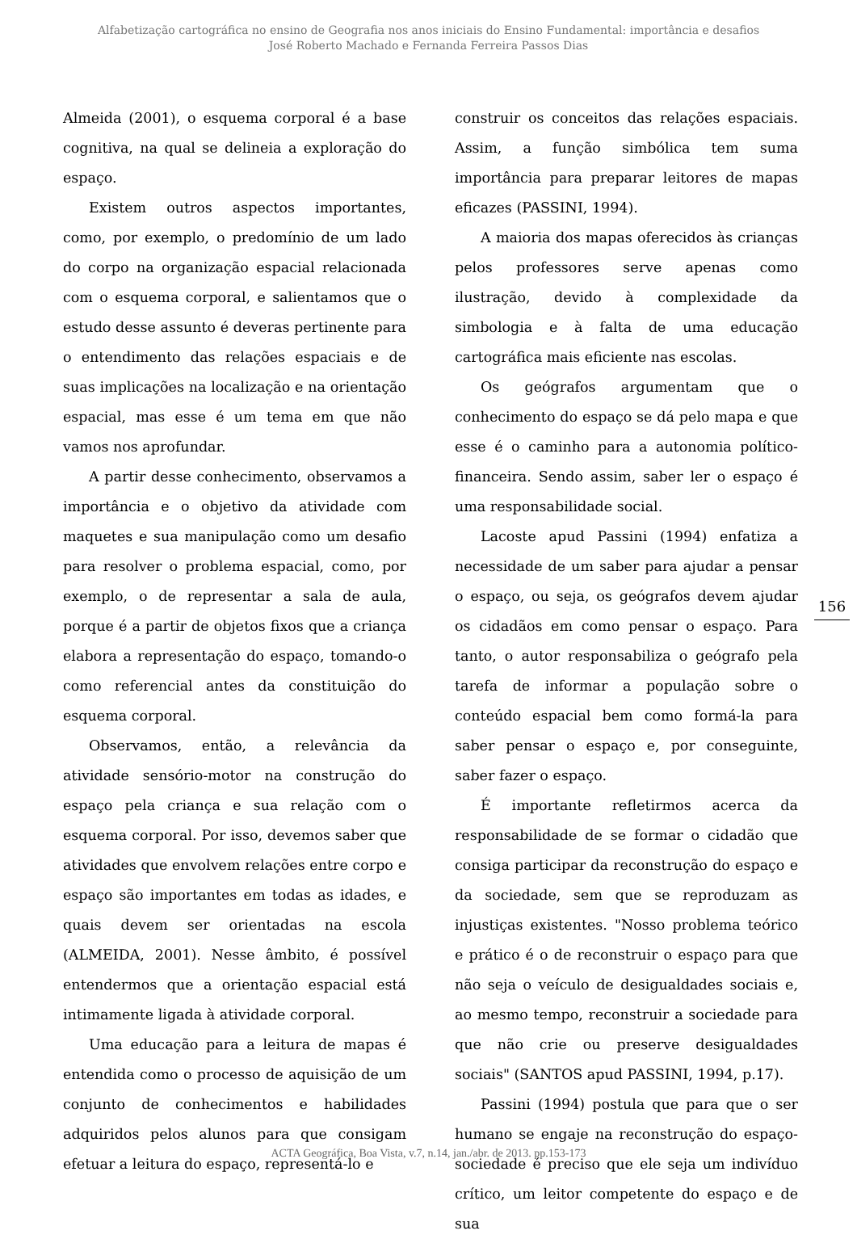Alfabetização cartográfica no ensino de Geografia nos anos iniciais do Ensino Fundamental: importância e desafios
José Roberto Machado e Fernanda Ferreira Passos Dias
Almeida (2001), o esquema corporal é a base cognitiva, na qual se delineia a exploração do espaço.
Existem outros aspectos importantes, como, por exemplo, o predomínio de um lado do corpo na organização espacial relacionada com o esquema corporal, e salientamos que o estudo desse assunto é deveras pertinente para o entendimento das relações espaciais e de suas implicações na localização e na orientação espacial, mas esse é um tema em que não vamos nos aprofundar.
A partir desse conhecimento, observamos a importância e o objetivo da atividade com maquetes e sua manipulação como um desafio para resolver o problema espacial, como, por exemplo, o de representar a sala de aula, porque é a partir de objetos fixos que a criança elabora a representação do espaço, tomando-o como referencial antes da constituição do esquema corporal.
Observamos, então, a relevância da atividade sensório-motor na construção do espaço pela criança e sua relação com o esquema corporal. Por isso, devemos saber que atividades que envolvem relações entre corpo e espaço são importantes em todas as idades, e quais devem ser orientadas na escola (ALMEIDA, 2001). Nesse âmbito, é possível entendermos que a orientação espacial está intimamente ligada à atividade corporal.
Uma educação para a leitura de mapas é entendida como o processo de aquisição de um conjunto de conhecimentos e habilidades adquiridos pelos alunos para que consigam efetuar a leitura do espaço, representá-lo e
construir os conceitos das relações espaciais. Assim, a função simbólica tem suma importância para preparar leitores de mapas eficazes (PASSINI, 1994).
A maioria dos mapas oferecidos às crianças pelos professores serve apenas como ilustração, devido à complexidade da simbologia e à falta de uma educação cartográfica mais eficiente nas escolas.
Os geógrafos argumentam que o conhecimento do espaço se dá pelo mapa e que esse é o caminho para a autonomia político-financeira. Sendo assim, saber ler o espaço é uma responsabilidade social.
Lacoste apud Passini (1994) enfatiza a necessidade de um saber para ajudar a pensar o espaço, ou seja, os geógrafos devem ajudar os cidadãos em como pensar o espaço. Para tanto, o autor responsabiliza o geógrafo pela tarefa de informar a população sobre o conteúdo espacial bem como formá-la para saber pensar o espaço e, por conseguinte, saber fazer o espaço.
É importante refletirmos acerca da responsabilidade de se formar o cidadão que consiga participar da reconstrução do espaço e da sociedade, sem que se reproduzam as injustiças existentes. "Nosso problema teórico e prático é o de reconstruir o espaço para que não seja o veículo de desigualdades sociais e, ao mesmo tempo, reconstruir a sociedade para que não crie ou preserve desigualdades sociais" (SANTOS apud PASSINI, 1994, p.17).
Passini (1994) postula que para que o ser humano se engaje na reconstrução do espaço-sociedade é preciso que ele seja um indivíduo crítico, um leitor competente do espaço e de sua
156
ACTA Geográfica, Boa Vista, v.7, n.14, jan./abr. de 2013. pp.153-173